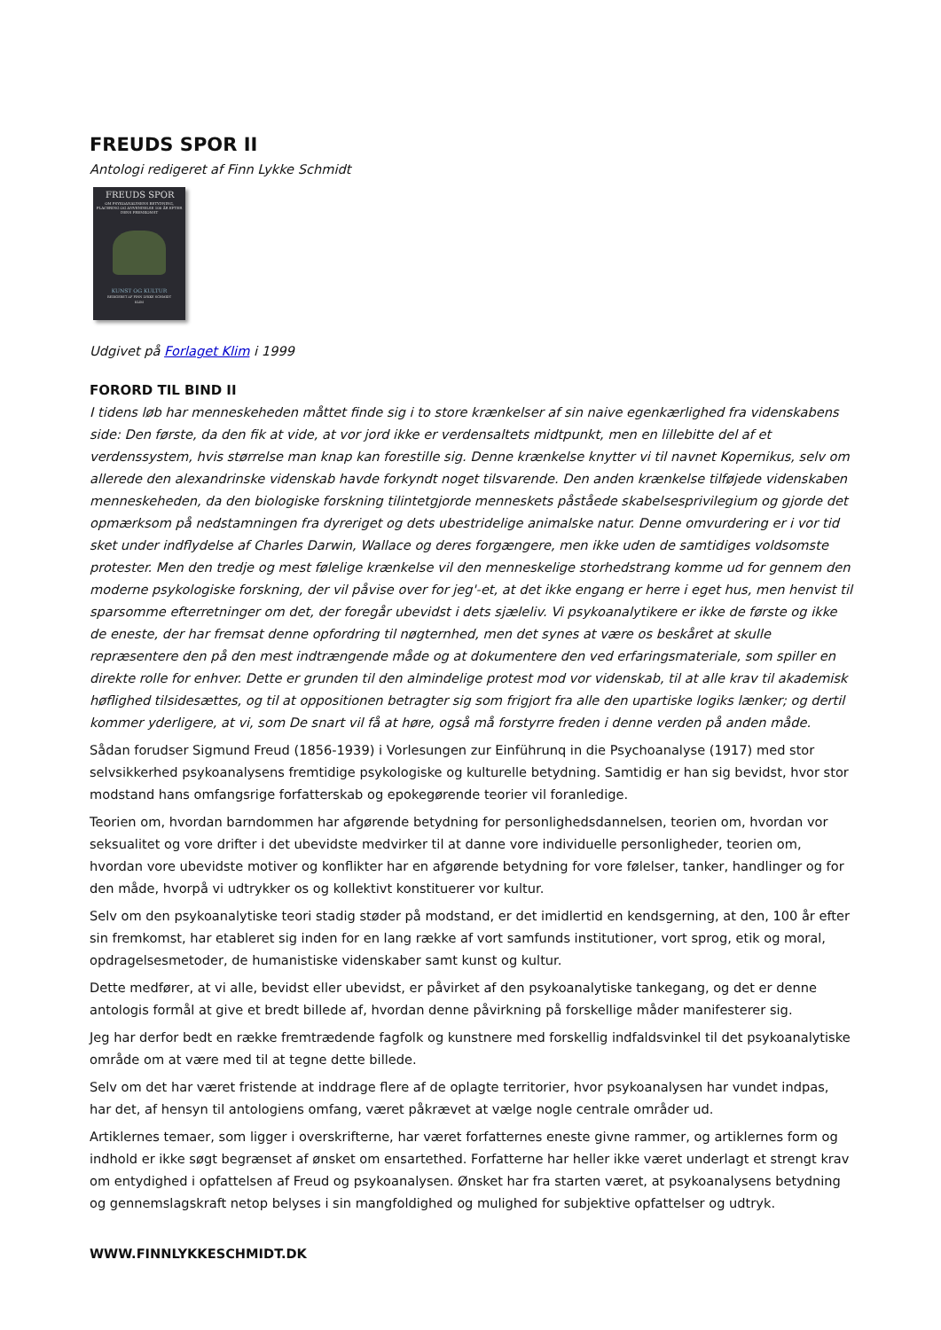FREUDS SPOR II
Antologi redigeret af Finn Lykke Schmidt
FREUDS SPOR
OM PSYKOANALYSENS BETYDNING, PLACERING OG ANVENDELSE 100 ÅR EFTER DENS FREMKOMST
KUNST OG KULTUR
REDIGERET AF FINN LYKKE SCHMIDT
KLIM
Udgivet på Forlaget Klim i 1999
FORORD TIL BIND II
I tidens løb har menneskeheden måttet finde sig i to store krænkelser af sin naive egenkærlighed fra videnskabens side: Den første, da den fik at vide, at vor jord ikke er verdensaltets midtpunkt, men en lillebitte del af et verdenssystem, hvis størrelse man knap kan forestille sig. Denne krænkelse knytter vi til navnet Kopernikus, selv om allerede den alexandrinske videnskab havde forkyndt noget tilsvarende. Den anden krænkelse tilføjede videnskaben menneskeheden, da den biologiske forskning tilintetgjorde menneskets påståede skabelsesprivilegium og gjorde det opmærksom på nedstamningen fra dyreriget og dets ubestridelige animalske natur. Denne omvurdering er i vor tid sket under indflydelse af Charles Darwin, Wallace og deres forgængere, men ikke uden de samtidiges voldsomste protester. Men den tredje og mest følelige krænkelse vil den menneskelige storhedstrang komme ud for gennem den moderne psykologiske forskning, der vil påvise over for jeg'-et, at det ikke engang er herre i eget hus, men henvist til sparsomme efterretninger om det, der foregår ubevidst i dets sjæleliv. Vi psykoanalytikere er ikke de første og ikke de eneste, der har fremsat denne opfordring til nøgternhed, men det synes at være os beskåret at skulle repræsentere den på den mest indtrængende måde og at dokumentere den ved erfaringsmateriale, som spiller en direkte rolle for enhver. Dette er grunden til den almindelige protest mod vor videnskab, til at alle krav til akademisk høflighed tilsidesættes, og til at oppositionen betragter sig som frigjort fra alle den upartiske logiks lænker; og dertil kommer yderligere, at vi, som De snart vil få at høre, også må forstyrre freden i denne verden på anden måde.
Sådan forudser Sigmund Freud (1856-1939) i Vorlesungen zur Einführunq in die Psychoanalyse (1917) med stor selvsikkerhed psykoanalysens fremtidige psykologiske og kulturelle betydning. Samtidig er han sig bevidst, hvor stor modstand hans omfangsrige forfatterskab og epokegørende teorier vil foranledige.
Teorien om, hvordan barndommen har afgørende betydning for personlighedsdannelsen, teorien om, hvordan vor seksualitet og vore drifter i det ubevidste medvirker til at danne vore individuelle personligheder, teorien om, hvordan vore ubevidste motiver og konflikter har en afgørende betydning for vore følelser, tanker, handlinger og for den måde, hvorpå vi udtrykker os og kollektivt konstituerer vor kultur.
Selv om den psykoanalytiske teori stadig støder på modstand, er det imidlertid en kendsgerning, at den, 100 år efter sin fremkomst, har etableret sig inden for en lang række af vort samfunds institutioner, vort sprog, etik og moral, opdragelsesmetoder, de humanistiske videnskaber samt kunst og kultur.
Dette medfører, at vi alle, bevidst eller ubevidst, er påvirket af den psykoanalytiske tankegang, og det er denne antologis formål at give et bredt billede af, hvordan denne påvirkning på forskellige måder manifesterer sig.
Jeg har derfor bedt en række fremtrædende fagfolk og kunstnere med forskellig indfaldsvinkel til det psykoanalytiske område om at være med til at tegne dette billede.
Selv om det har været fristende at inddrage flere af de oplagte territorier, hvor psykoanalysen har vundet indpas, har det, af hensyn til antologiens omfang, været påkrævet at vælge nogle centrale områder ud.
Artiklernes temaer, som ligger i overskrifterne, har været forfatternes eneste givne rammer, og artiklernes form og indhold er ikke søgt begrænset af ønsket om ensartethed. Forfatterne har heller ikke været underlagt et strengt krav om entydighed i opfattelsen af Freud og psykoanalysen. Ønsket har fra starten været, at psykoanalysens betydning og gennemslagskraft netop belyses i sin mangfoldighed og mulighed for subjektive opfattelser og udtryk.
WWW.FINNLYKKESCHMIDT.DK